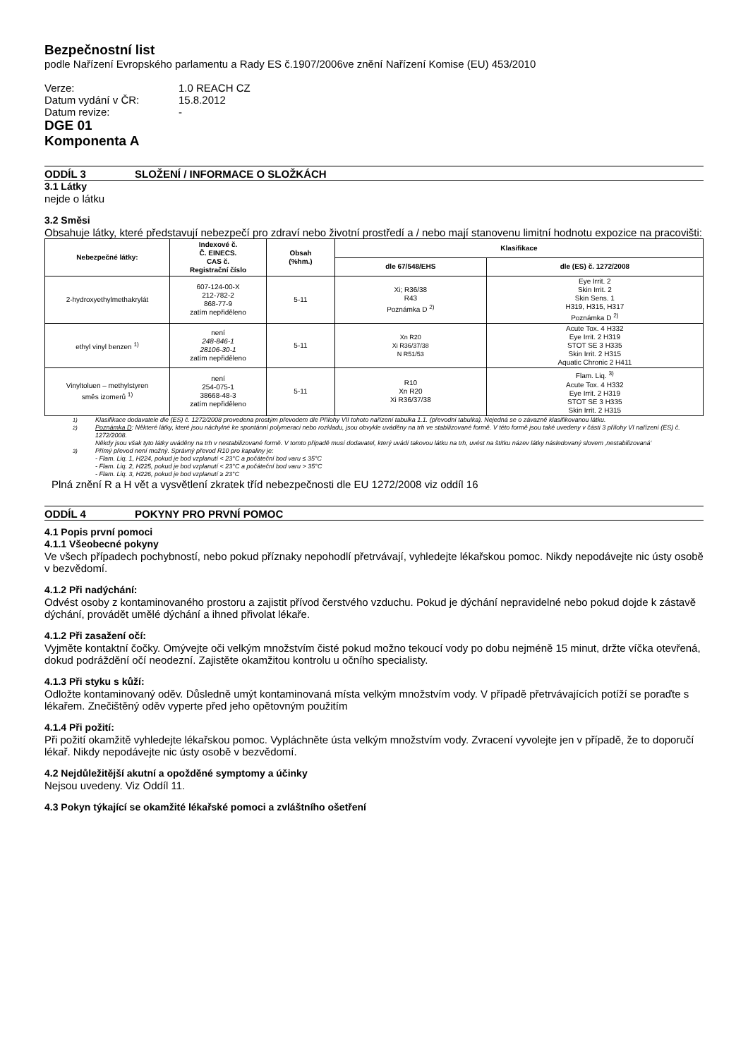Bezpečnostní list
podle Nařízení Evropského parlamentu a Rady ES č.1907/2006ve znění Nařízení Komise (EU) 453/2010
Verze: 1.0 REACH CZ
Datum vydání v ČR: 15.8.2012
Datum revize: -
DGE 01
Komponenta A
ODDÍL 3 SLOŽENÍ / INFORMACE O SLOŽKÁCH
3.1 Látky
nejde o látku
3.2 Směsi
Obsahuje látky, které představují nebezpečí pro zdraví nebo životní prostředí a / nebo mají stanovenu limitní hodnotu expozice na pracovišti:
| Nebezpečné látky: | Indexové č. Č. EINECS. CAS č. Registrační číslo | Obsah (%hm.) | Klasifikace | |
| --- | --- | --- | --- | --- |
| | | | dle 67/548/EHS | dle (ES) č. 1272/2008 |
| 2-hydroxyethylmethakrylát | 607-124-00-X 212-782-2 868-77-9 zatím nepřiděleno | 5-11 | Xi; R36/38 R43 Poznámka D <sup>2)</sup> | Eye Irrit. 2 Skin Irrit. 2 Skin Sens. 1 H319, H315, H317 Poznámka D <sup>2)</sup> |
| ethyl vinyl benzen <sup>1)</sup> | není 248-846-1 28106-30-1 zatím nepřiděleno | 5-11 | Xn R20 Xi R36/37/38 N R51/53 | Acute Tox. 4 H332 Eye Irrit. 2 H319 STOT SE 3 H335 Skin Irrit. 2 H315 Aquatic Chronic 2 H411 |
| Vinyltoluen – methylstyren směs izomerů <sup>1)</sup> | není 254-075-1 38668-48-3 zatím nepřiděleno | 5-11 | R10 Xn R20 Xi R36/37/38 | Flam. Liq. <sup>3)</sup> Acute Tox. 4 H332 Eye Irrit. 2 H319 STOT SE 3 H335 Skin Irrit. 2 H315 |
<sup>1)</sup> Klasifikace dodavatele dle (ES) č. 1272/2008 provedena prostým převodem dle Přílohy VII tohoto nařízení tabulka 1.1. (převodní tabulka). Nejedná se o závazně klasifikovanou látku.
<sup>2)</sup> Poznámka D: Některé látky, které jsou náchylné ke spontánní polymeraci nebo rozkladu, jsou obvykle uváděny na trh ve stabilizované formě. V této formě jsou také uvedeny v části 3 přílohy VI nařízení (ES) č. 1272/2008.
Někdy jsou však tyto látky uváděny na trh v nestabilizované formě. V tomto případě musí dodavatel, který uvádí takovou látku na trh, uvést na štítku název látky následovaný slovem ‚nestabilizovaná‘
<sup>3)</sup> Přímý převod není možný. Správný převod R10 pro kapaliny je:
- Flam. Liq. 1, H224, pokud je bod vzplanutí < 23°C a počáteční bod varu ≤ 35°C
- Flam. Liq. 2, H225, pokud je bod vzplanutí < 23°C a počáteční bod varu > 35°C
- Flam. Liq. 3, H226, pokud je bod vzplanutí ≥ 23°C
Plná znění R a H vět a vysvětlení zkratek tříd nebezpečnosti dle EU 1272/2008 viz oddíl 16
ODDÍL 4 POKYNY PRO PRVNÍ POMOC
4.1 Popis první pomoci
4.1.1 Všeobecné pokyny
Ve všech případech pochybností, nebo pokud příznaky nepohodlí přetrvávají, vyhledejte lékařskou pomoc. Nikdy nepodávejte nic ústy osobě v bezvědomí.
4.1.2 Při nadýchání:
Odvést osoby z kontaminovaného prostoru a zajistit přívod čerstvého vzduchu. Pokud je dýchání nepravidelné nebo pokud dojde k zástavě dýchání, provádět umělé dýchání a ihned přivolat lékaře.
4.1.2 Při zasažení očí:
Vyjměte kontaktní čočky. Omývejte oči velkým množstvím čisté pokud možno tekoucí vody po dobu nejméně 15 minut, držte víčka otevřená, dokud podráždění očí neodezní. Zajistěte okamžitou kontrolu u očního specialisty.
4.1.3 Při styku s kůží:
Odložte kontaminovaný oděv. Důsledně umýt kontaminovaná místa velkým množstvím vody. V případě přetrvávajících potíží se poraďte s lékařem. Znečištěný oděv vyperte před jeho opětovným použitím
4.1.4 Při požití:
Při požití okamžitě vyhledejte lékařskou pomoc. Vypláchněte ústa velkým množstvím vody. Zvracení vyvolejte jen v případě, že to doporučí lékař. Nikdy nepodávejte nic ústy osobě v bezvědomí.
4.2 Nejdůležitější akutní a opožděné symptomy a účinky
Nejsou uvedeny. Viz Oddíl 11.
4.3 Pokyn týkající se okamžité lékařské pomoci a zvláštního ošetření